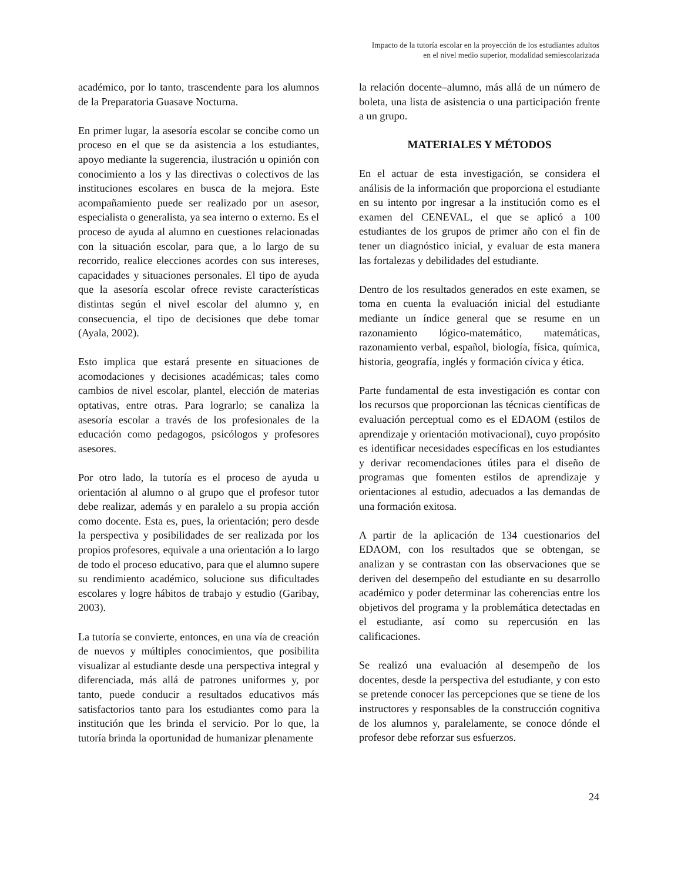Impacto de la tutoría escolar en la proyección de los estudiantes adultos
en el nivel medio superior, modalidad semiescolarizada
académico, por lo tanto, trascendente para los alumnos de la Preparatoria Guasave Nocturna.
En primer lugar, la asesoría escolar se concibe como un proceso en el que se da asistencia a los estudiantes, apoyo mediante la sugerencia, ilustración u opinión con conocimiento a los y las directivas o colectivos de las instituciones escolares en busca de la mejora. Este acompañamiento puede ser realizado por un asesor, especialista o generalista, ya sea interno o externo. Es el proceso de ayuda al alumno en cuestiones relacionadas con la situación escolar, para que, a lo largo de su recorrido, realice elecciones acordes con sus intereses, capacidades y situaciones personales. El tipo de ayuda que la asesoría escolar ofrece reviste características distintas según el nivel escolar del alumno y, en consecuencia, el tipo de decisiones que debe tomar (Ayala, 2002).
Esto implica que estará presente en situaciones de acomodaciones y decisiones académicas; tales como cambios de nivel escolar, plantel, elección de materias optativas, entre otras. Para lograrlo; se canaliza la asesoría escolar a través de los profesionales de la educación como pedagogos, psicólogos y profesores asesores.
Por otro lado, la tutoría es el proceso de ayuda u orientación al alumno o al grupo que el profesor tutor debe realizar, además y en paralelo a su propia acción como docente. Esta es, pues, la orientación; pero desde la perspectiva y posibilidades de ser realizada por los propios profesores, equivale a una orientación a lo largo de todo el proceso educativo, para que el alumno supere su rendimiento académico, solucione sus dificultades escolares y logre hábitos de trabajo y estudio (Garibay, 2003).
La tutoría se convierte, entonces, en una vía de creación de nuevos y múltiples conocimientos, que posibilita visualizar al estudiante desde una perspectiva integral y diferenciada, más allá de patrones uniformes y, por tanto, puede conducir a resultados educativos más satisfactorios tanto para los estudiantes como para la institución que les brinda el servicio. Por lo que, la tutoría brinda la oportunidad de humanizar plenamente
la relación docente–alumno, más allá de un número de boleta, una lista de asistencia o una participación frente a un grupo.
MATERIALES Y MÉTODOS
En el actuar de esta investigación, se considera el análisis de la información que proporciona el estudiante en su intento por ingresar a la institución como es el examen del CENEVAL, el que se aplicó a 100 estudiantes de los grupos de primer año con el fin de tener un diagnóstico inicial, y evaluar de esta manera las fortalezas y debilidades del estudiante.
Dentro de los resultados generados en este examen, se toma en cuenta la evaluación inicial del estudiante mediante un índice general que se resume en un razonamiento lógico-matemático, matemáticas, razonamiento verbal, español, biología, física, química, historia, geografía, inglés y formación cívica y ética.
Parte fundamental de esta investigación es contar con los recursos que proporcionan las técnicas científicas de evaluación perceptual como es el EDAOM (estilos de aprendizaje y orientación motivacional), cuyo propósito es identificar necesidades específicas en los estudiantes y derivar recomendaciones útiles para el diseño de programas que fomenten estilos de aprendizaje y orientaciones al estudio, adecuados a las demandas de una formación exitosa.
A partir de la aplicación de 134 cuestionarios del EDAOM, con los resultados que se obtengan, se analizan y se contrastan con las observaciones que se deriven del desempeño del estudiante en su desarrollo académico y poder determinar las coherencias entre los objetivos del programa y la problemática detectadas en el estudiante, así como su repercusión en las calificaciones.
Se realizó una evaluación al desempeño de los docentes, desde la perspectiva del estudiante, y con esto se pretende conocer las percepciones que se tiene de los instructores y responsables de la construcción cognitiva de los alumnos y, paralelamente, se conoce dónde el profesor debe reforzar sus esfuerzos.
24